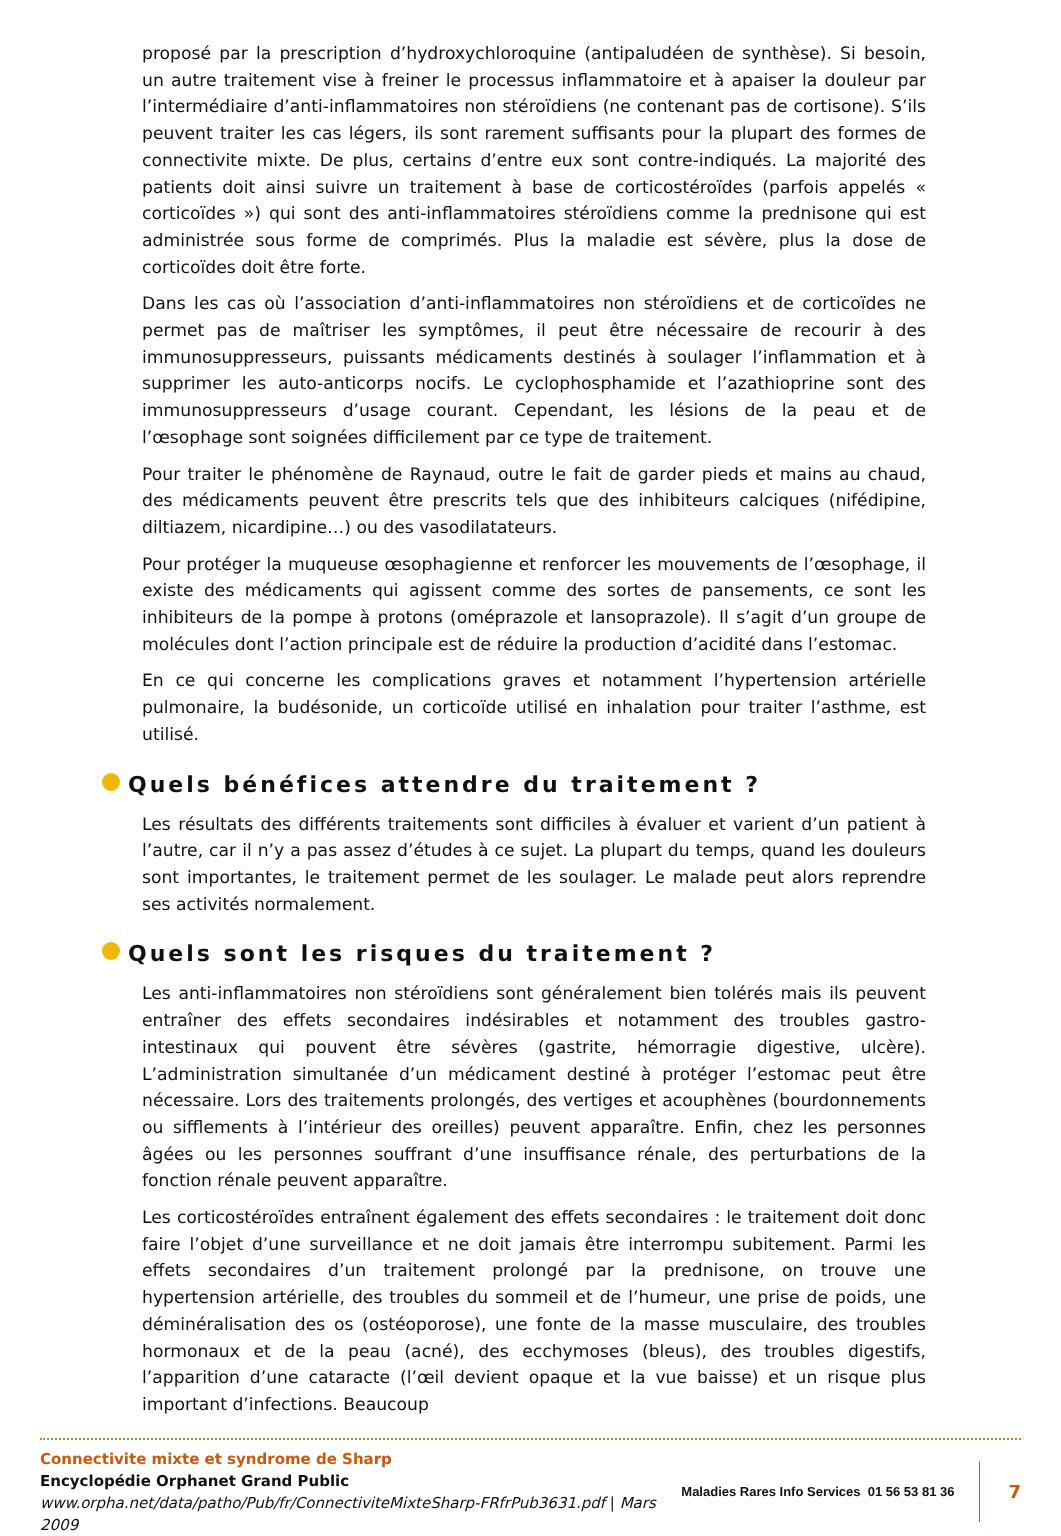proposé par la prescription d’hydroxychloroquine (antipaludéen de synthèse). Si besoin, un autre traitement vise à freiner le processus inflammatoire et à apaiser la douleur par l’intermédiaire d’anti-inflammatoires non stéroïdiens (ne contenant pas de cortisone). S’ils peuvent traiter les cas légers, ils sont rarement suffisants pour la plupart des formes de connectivite mixte. De plus, certains d’entre eux sont contre-indiqués. La majorité des patients doit ainsi suivre un traitement à base de corticostéroïdes (parfois appelés « corticoïdes ») qui sont des anti-inflammatoires stéroïdiens comme la prednisone qui est administrée sous forme de comprimés. Plus la maladie est sévère, plus la dose de corticoïdes doit être forte.
Dans les cas où l’association d’anti-inflammatoires non stéroïdiens et de corticoïdes ne permet pas de maîtriser les symptômes, il peut être nécessaire de recourir à des immunosuppresseurs, puissants médicaments destinés à soulager l’inflammation et à supprimer les auto-anticorps nocifs. Le cyclophosphamide et l’azathioprine sont des immunosuppresseurs d’usage courant. Cependant, les lésions de la peau et de l’œsophage sont soignées difficilement par ce type de traitement.
Pour traiter le phénomène de Raynaud, outre le fait de garder pieds et mains au chaud, des médicaments peuvent être prescrits tels que des inhibiteurs calciques (nifédipine, diltiazem, nicardipine…) ou des vasodilatateurs.
Pour protéger la muqueuse œsophagienne et renforcer les mouvements de l’œsophage, il existe des médicaments qui agissent comme des sortes de pansements, ce sont les inhibiteurs de la pompe à protons (oméprazole et lansoprazole). Il s’agit d’un groupe de molécules dont l’action principale est de réduire la production d’acidité dans l’estomac.
En ce qui concerne les complications graves et notamment l’hypertension artérielle pulmonaire, la budésonide, un corticoïde utilisé en inhalation pour traiter l’asthme, est utilisé.
Quels bénéfices attendre du traitement ?
Les résultats des différents traitements sont difficiles à évaluer et varient d’un patient à l’autre, car il n’y a pas assez d’études à ce sujet. La plupart du temps, quand les douleurs sont importantes, le traitement permet de les soulager. Le malade peut alors reprendre ses activités normalement.
Quels sont les risques du traitement ?
Les anti-inflammatoires non stéroïdiens sont généralement bien tolérés mais ils peuvent entraîner des effets secondaires indésirables et notamment des troubles gastro-intestinaux qui pouvent être sévères (gastrite, hémorragie digestive, ulcère). L’administration simultanée d’un médicament destiné à protéger l’estomac peut être nécessaire. Lors des traitements prolongés, des vertiges et acouphènes (bourdonnements ou sifflements à l’intérieur des oreilles) peuvent apparaître. Enfin, chez les personnes âgées ou les personnes souffrant d’une insuffisance rénale, des perturbations de la fonction rénale peuvent apparaître.
Les corticostéroïdes entraînent également des effets secondaires : le traitement doit donc faire l’objet d’une surveillance et ne doit jamais être interrompu subitement. Parmi les effets secondaires d’un traitement prolongé par la prednisone, on trouve une hypertension artérielle, des troubles du sommeil et de l’humeur, une prise de poids, une déminéralisation des os (ostéoporose), une fonte de la masse musculaire, des troubles hormonaux et de la peau (acné), des ecchymoses (bleus), des troubles digestifs, l’apparition d’une cataracte (l’œil devient opaque et la vue baisse) et un risque plus important d’infections. Beaucoup
Connectivite mixte et syndrome de Sharp
Encyclopédie Orphanet Grand Public
www.orpha.net/data/patho/Pub/fr/ConnectiviteMixteSharp-FRfrPub3631.pdf | Mars 2009
Maladies Rares Info Services 01 56 53 81 36
7